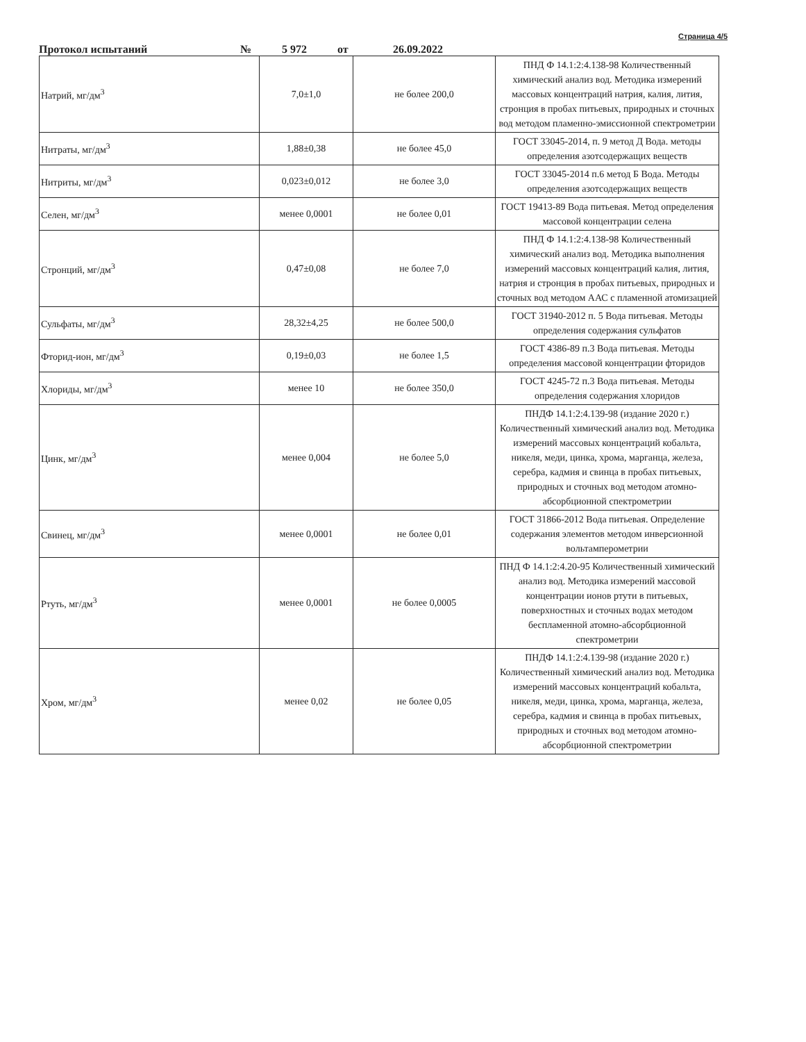Страница 4/5
Протокол испытаний № 5 972 от 26.09.2022
| Натрий, мг/дм<sup>3</sup> | 7,0±1,0 | не более 200,0 | ПНД Ф 14.1:2:4.138-98 Количественный химический анализ вод. Методика измерений массовых концентраций натрия, калия, лития, стронция в пробах питьевых, природных и сточных вод методом пламенно-эмиссионной спектрометрии |
| Нитраты, мг/дм<sup>3</sup> | 1,88±0,38 | не более 45,0 | ГОСТ 33045-2014, п. 9 метод Д Вода. методы определения азотсодержащих веществ |
| Нитриты, мг/дм<sup>3</sup> | 0,023±0,012 | не более 3,0 | ГОСТ 33045-2014 п.6 метод Б Вода. Методы определения азотсодержащих веществ |
| Селен, мг/дм<sup>3</sup> | менее 0,0001 | не более 0,01 | ГОСТ 19413-89 Вода питьевая. Метод определения массовой концентрации селена |
| Стронций, мг/дм<sup>3</sup> | 0,47±0,08 | не более 7,0 | ПНД Ф 14.1:2:4.138-98 Количественный химический анализ вод. Методика выполнения измерений массовых концентраций калия, лития, натрия и стронция в пробах питьевых, природных и сточных вод методом ААС с пламенной атомизацией |
| Сульфаты, мг/дм<sup>3</sup> | 28,32±4,25 | не более 500,0 | ГОСТ 31940-2012 п. 5 Вода питьевая. Методы определения содержания сульфатов |
| Фторид-ион, мг/дм<sup>3</sup> | 0,19±0,03 | не более 1,5 | ГОСТ 4386-89 п.3 Вода питьевая. Методы определения массовой концентрации фторидов |
| Хлориды, мг/дм<sup>3</sup> | менее 10 | не более 350,0 | ГОСТ 4245-72 п.3 Вода питьевая. Методы определения содержания хлоридов |
| Цинк, мг/дм<sup>3</sup> | менее 0,004 | не более 5,0 | ПНДФ 14.1:2:4.139-98 (издание 2020 г.) Количественный химический анализ вод. Методика измерений массовых концентраций кобальта, никеля, меди, цинка, хрома, марганца, железа, серебра, кадмия и свинца в пробах питьевых, природных и сточных вод методом атомно-абсорбционной спектрометрии |
| Свинец, мг/дм<sup>3</sup> | менее 0,0001 | не более 0,01 | ГОСТ 31866-2012 Вода питьевая. Определение содержания элементов методом инверсионной вольтамперометрии |
| Ртуть, мг/дм<sup>3</sup> | менее 0,0001 | не более 0,0005 | ПНД Ф 14.1:2:4.20-95 Количественный химический анализ вод. Методика измерений массовой концентрации ионов ртути в питьевых, поверхностных и сточных водах методом беспламенной атомно-абсорбционной спектрометрии |
| Хром, мг/дм<sup>3</sup> | менее 0,02 | не более 0,05 | ПНДФ 14.1:2:4.139-98 (издание 2020 г.) Количественный химический анализ вод. Методика измерений массовых концентраций кобальта, никеля, меди, цинка, хрома, марганца, железа, серебра, кадмия и свинца в пробах питьевых, природных и сточных вод методом атомно-абсорбционной спектрометрии |